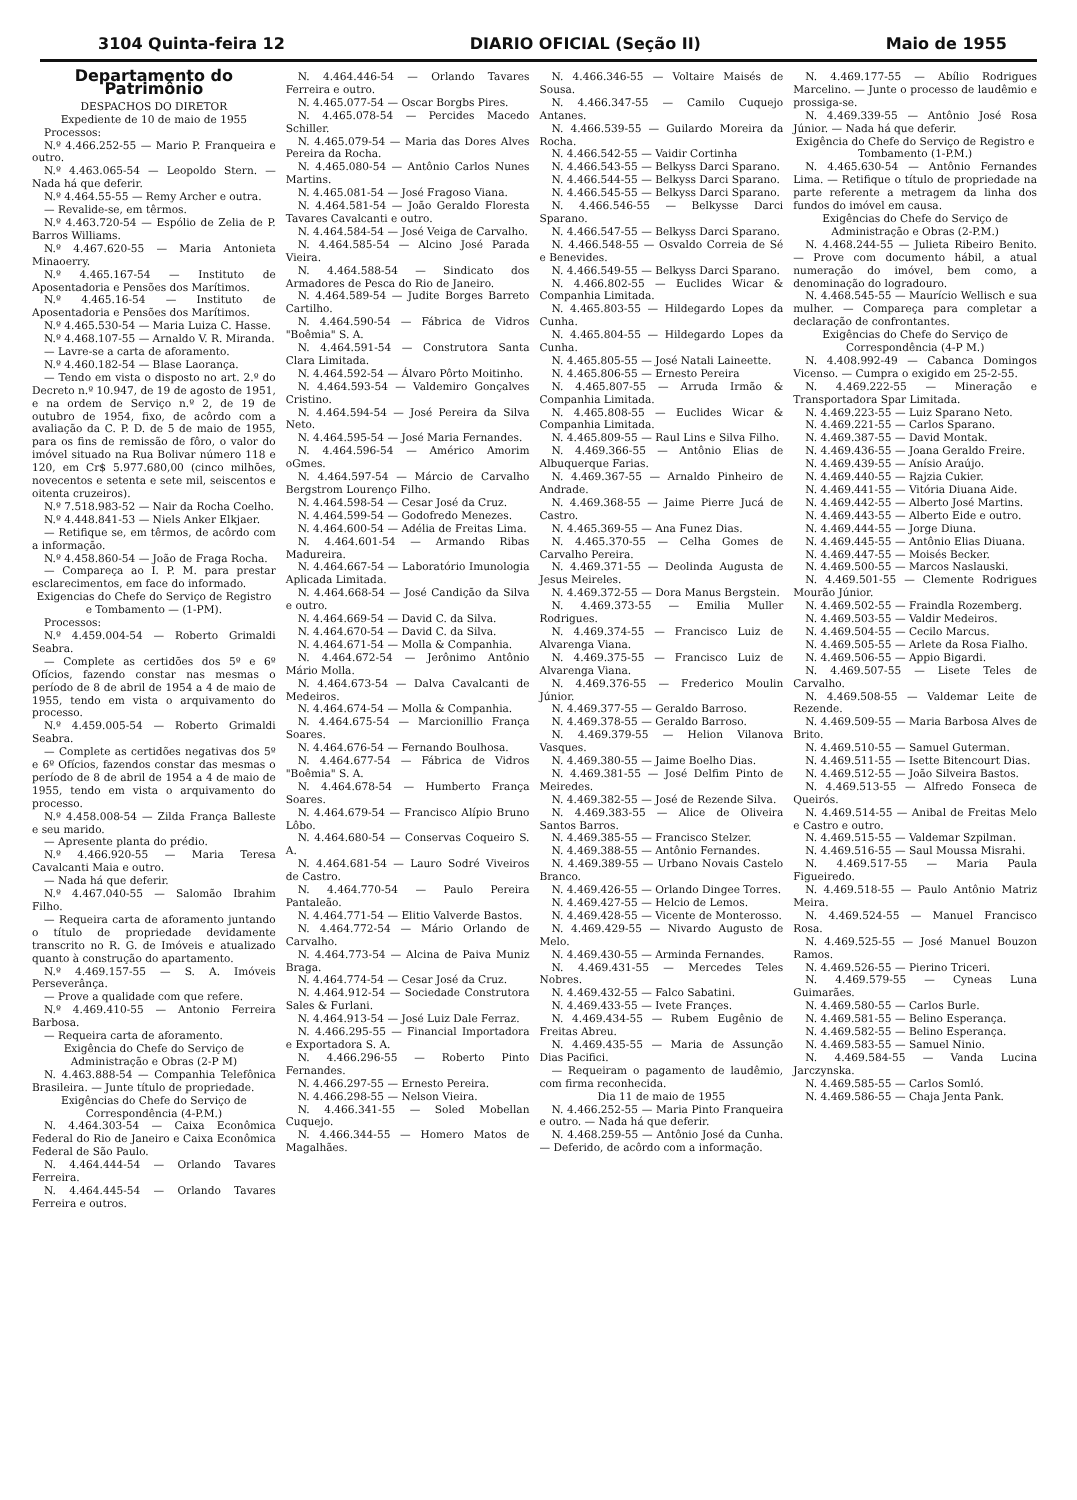3104 Quinta-feira 12 DIARIO OFICIAL (Seção II) Maio de 1955
Departamento do Patrimônio
DESPACHOS DO DIRETOR
Expediente de 10 de maio de 1955
Processos:
N.º 4.466.252-55 — Mario P. Franqueira e outro.
N.º 4.463.065-54 — Leopoldo Stern. — Nada há que deferir.
N.º 4.464.55-55 — Remy Archer e outra.
— Revalide-se, em têrmos.
N.º 4.463.720-54 — Espólio de Zelia de P. Barros Williams.
N.º 4.467.620-55 — Maria Antonieta Minaoerry.
N.º 4.465.167-54 — Instituto de Aposentadoria e Pensões dos Marítimos.
N.º 4.465.16-54 — Instituto de Aposentadoria e Pensões dos Marítimos.
N.º 4.465.530-54 — Maria Luiza C. Hasse.
N.º 4.468.107-55 — Arnaldo V. R. Miranda.
— Lavre-se a carta de aforamento.
N.º 4.460.182-54 — Blase Laorança.
— Tendo em vista o disposto no art. 2.º do Decreto n.º 10.947, de 19 de agosto de 1951, e na ordem de Serviço n.º 2, de 19 de outubro de 1954, fixo, de acôrdo com a avaliação da C. P. D. de 5 de maio de 1955, para os fins de remissão de fôro, o valor do imóvel situado na Rua Bolivar número 118 e 120, em Cr$ 5.977.680,00 (cinco milhões, novecentos e setenta e sete mil, seiscentos e oitenta cruzeiros).
N.º 7.518.983-52 — Nair da Rocha Coelho.
N.º 4.448.841-53 — Niels Anker Elkjaer.
— Retifique se, em têrmos, de acôrdo com a informação.
N.º 4.458.860-54 — João de Fraga Rocha.
— Compareça ao I. P. M. para prestar esclarecimentos, em face do informado.
Exigencias do Chefe do Serviço de Registro e Tombamento — (1-PM).
Processos:
N.º 4.459.004-54 — Roberto Grimaldi Seabra.
— Complete as certidões dos 5º e 6º Ofícios, fazendo constar nas mesmas o período de 8 de abril de 1954 a 4 de maio de 1955, tendo em vista o arquivamento do processo.
N.º 4.459.005-54 — Roberto Grimaldi Seabra.
— Complete as certidões negativas dos 5º e 6º Ofícios, fazendos constar das mesmas o período de 8 de abril de 1954 a 4 de maio de 1955, tendo em vista o arquivamento do processo.
N.º 4.458.008-54 — Zilda França Balleste e seu marido.
— Apresente planta do prédio.
N.º 4.466.920-55 — Maria Teresa Cavalcanti Maia e outro.
— Nada há que deferir.
N.º 4.467.040-55 — Salomão Ibrahim Filho.
— Requeira carta de aforamento juntando o título de propriedade devidamente transcrito no R. G. de Imóveis e atualizado quanto à construção do apartamento.
N.º 4.469.157-55 — S. A. Imóveis Perseverânça.
— Prove a qualidade com que refere.
N.º 4.469.410-55 — Antonio Ferreira Barbosa.
— Requeira carta de aforamento.
Exigência do Chefe do Serviço de Administração e Obras (2-P M)
N. 4.463.888-54 — Companhia Telefônica Brasileira. — Junte título de propriedade.
Exigências do Chefe do Serviço de Correspondência (4-P.M.)
N. 4.464.303-54 — Caixa Econômica Federal do Rio de Janeiro e Caixa Econômica Federal de São Paulo.
N. 4.464.444-54 — Orlando Tavares Ferreira.
N. 4.464.445-54 — Orlando Tavares Ferreira e outros.
N. 4.464.446-54 — Orlando Tavares Ferreira e outro.
N. 4.465.077-54 — Oscar Borgbs Pires.
N. 4.465.078-54 — Percides Macedo Schiller.
N. 4.465.079-54 — Maria das Dores Alves Pereira da Rocha.
N. 4.465.080-54 — Antônio Carlos Nunes Martins.
N. 4.465.081-54 — José Fragoso Viana.
N. 4.464.581-54 — João Geraldo Floresta Tavares Cavalcanti e outro.
N. 4.464.584-54 — José Veiga de Carvalho.
N. 4.464.585-54 — Alcino José Parada Vieira.
N. 4.464.588-54 — Sindicato dos Armadores de Pesca do Rio de Janeiro.
N. 4.464.589-54 — Judite Borges Barreto Cartilho.
N. 4.464.590-54 — Fábrica de Vidros "Boêmia" S. A.
N. 4.464.591-54 — Construtora Santa Clara Limitada.
N. 4.464.592-54 — Álvaro Pôrto Moitinho.
N. 4.464.593-54 — Valdemiro Gonçalves Cristino.
N. 4.464.594-54 — José Pereira da Silva Neto.
N. 4.464.595-54 — José Maria Fernandes.
N. 4.464.596-54 — Américo Amorim oGmes.
N. 4.464.597-54 — Márcio de Carvalho Bergstrom Lourenço Filho.
N. 4.464.598-54 — Cesar José da Cruz.
N. 4.464.599-54 — Godofredo Menezes.
N. 4.464.600-54 — Adélia de Freitas Lima.
N. 4.464.601-54 — Armando Ribas Madureira.
N. 4.464.667-54 — Laboratório Imunologia Aplicada Limitada.
N. 4.464.668-54 — José Candição da Silva e outro.
N. 4.464.669-54 — David C. da Silva.
N. 4.464.670-54 — David C. da Silva.
N. 4.464.671-54 — Molla & Companhia.
N. 4.464.672-54 — Jerônimo Antônio Mário Molla.
N. 4.464.673-54 — Dalva Cavalcanti de Medeiros.
N. 4.464.674-54 — Molla & Companhia.
N. 4.464.675-54 — Marcionillio França Soares.
N. 4.464.676-54 — Fernando Boulhosa.
N. 4.464.677-54 — Fábrica de Vidros "Boêmia" S. A.
N. 4.464.678-54 — Humberto França Soares.
N. 4.464.679-54 — Francisco Alípio Bruno Lôbo.
N. 4.464.680-54 — Conservas Coqueiro S. A.
N. 4.464.681-54 — Lauro Sodré Viveiros de Castro.
N. 4.464.770-54 — Paulo Pereira Pantaleão.
N. 4.464.771-54 — Elitio Valverde Bastos.
N. 4.464.772-54 — Mário Orlando de Carvalho.
N. 4.464.773-54 — Alcina de Paiva Muniz Braga.
N. 4.464.774-54 — Cesar José da Cruz.
N. 4.464.912-54 — Sociedade Construtora Sales & Furlani.
N. 4.464.913-54 — José Luiz Dale Ferraz.
N. 4.466.295-55 — Financial Importadora e Exportadora S. A.
N. 4.466.296-55 — Roberto Pinto Fernandes.
N. 4.466.297-55 — Ernesto Pereira.
N. 4.466.298-55 — Nelson Vieira.
N. 4.466.341-55 — Soled Mobellan Cuquejo.
N. 4.466.344-55 — Homero Matos de Magalhães.
N. 4.466.346-55 — Voltaire Maisés de Sousa.
N. 4.466.347-55 — Camilo Cuquejo Antanes.
N. 4.466.539-55 — Guilardo Moreira da Rocha.
N. 4.466.542-55 — Vaidir Cortinha
N. 4.466.543-55 — Belkyss Darci Sparano.
N. 4.466.544-55 — Belkyss Darci Sparano.
N. 4.466.545-55 — Belkyss Darci Sparano.
N. 4.466.546-55 — Belkysse Darci Sparano.
N. 4.466.547-55 — Belkyss Darci Sparano.
N. 4.466.548-55 — Osvaldo Correia de Sé e Benevides.
N. 4.466.549-55 — Belkyss Darci Sparano.
N. 4.466.802-55 — Euclides Wicar & Companhia Limitada.
N. 4.465.803-55 — Hildegardo Lopes da Cunha.
N. 4.465.804-55 — Hildegardo Lopes da Cunha.
N. 4.465.805-55 — José Natali Laineette.
N. 4.465.806-55 — Ernesto Pereira
N. 4.465.807-55 — Arruda Irmão & Companhia Limitada.
N. 4.465.808-55 — Euclides Wicar & Companhia Limitada.
N. 4.465.809-55 — Raul Lins e Silva Filho.
N. 4.469.366-55 — Antônio Elias de Albuquerque Farias.
N. 4.469.367-55 — Arnaldo Pinheiro de Andrade.
N. 4.469.368-55 — Jaime Pierre Jucá de Castro.
N. 4.465.369-55 — Ana Funez Dias.
N. 4.465.370-55 — Celha Gomes de Carvalho Pereira.
N. 4.469.371-55 — Deolinda Augusta de Jesus Meireles.
N. 4.469.372-55 — Dora Manus Bergstein.
N. 4.469.373-55 — Emilia Muller Rodrigues.
N. 4.469.374-55 — Francisco Luiz de Alvarenga Viana.
N. 4.469.375-55 — Francisco Luiz de Alvarenga Viana.
N. 4.469.376-55 — Frederico Moulin Júnior.
N. 4.469.377-55 — Geraldo Barroso.
N. 4.469.378-55 — Geraldo Barroso.
N. 4.469.379-55 — Helion Vilanova Vasques.
N. 4.469.380-55 — Jaime Boelho Dias.
N. 4.469.381-55 — José Delfim Pinto de Meiredes.
N. 4.469.382-55 — José de Rezende Silva.
N. 4.469.383-55 — Alice de Oliveira Santos Barros.
N. 4.469.385-55 — Francisco Stelzer.
N. 4.469.388-55 — Antônio Fernandes.
N. 4.469.389-55 — Urbano Novais Castelo Branco.
N. 4.469.426-55 — Orlando Dingee Torres.
N. 4.469.427-55 — Helcio de Lemos.
N. 4.469.428-55 — Vicente de Monterosso.
N. 4.469.429-55 — Nivardo Augusto de Melo.
N. 4.469.430-55 — Arminda Fernandes.
N. 4.469.431-55 — Mercedes Teles Nobres.
N. 4.469.432-55 — Falco Sabatini.
N. 4.469.433-55 — Ivete Françes.
N. 4.469.434-55 — Rubem Eugênio de Freitas Abreu.
N. 4.469.435-55 — Maria de Assunção Dias Pacifici.
— Requeiram o pagamento de laudêmio, com firma reconhecida.
Dia 11 de maio de 1955
N. 4.466.252-55 — Maria Pinto Franqueira e outro. — Nada há que deferir.
N. 4.468.259-55 — Antônio José da Cunha. — Deferido, de acôrdo com a informação.
N. 4.469.177-55 — Abílio Rodrigues Marcelino. — Junte o processo de laudêmio e prossiga-se.
N. 4.469.339-55 — Antônio José Rosa Júnior. — Nada há que deferir.
Exigência do Chefe do Serviço de Registro e Tombamento (1-P.M.)
N. 4.465.630-54 — Antônio Fernandes Lima. — Retifique o título de propriedade na parte referente a metragem da linha dos fundos do imóvel em causa.
Exigências do Chefe do Serviço de Administração e Obras (2-P.M.)
N. 4.468.244-55 — Julieta Ribeiro Benito. — Prove com documento hábil, a atual numeração do imóvel, bem como, a denominação do logradouro.
N. 4.468.545-55 — Maurício Wellisch e sua mulher. — Compareça para completar a declaração de confrontantes.
Exigências do Chefe do Serviço de Correspondência (4-P M.)
N. 4.408.992-49 — Cabanca Domingos Vicenso. — Cumpra o exigido em 25-2-55.
N. 4.469.222-55 — Mineração e Transportadora Spar Limitada.
N. 4.469.223-55 — Luiz Sparano Neto.
N. 4.469.221-55 — Carlos Sparano.
N. 4.469.387-55 — David Montak.
N. 4.469.436-55 — Joana Geraldo Freire.
N. 4.469.439-55 — Anísio Araújo.
N. 4.469.440-55 — Rajzia Cukier.
N. 4.469.441-55 — Vitória Diuana Aide.
N. 4.469.442-55 — Alberto José Martins.
N. 4.469.443-55 — Alberto Eide e outro.
N. 4.469.444-55 — Jorge Diuna.
N. 4.469.445-55 — Antônio Elias Diuana.
N. 4.469.447-55 — Moisés Becker.
N. 4.469.500-55 — Marcos Naslauski.
N. 4.469.501-55 — Clemente Rodrigues Mourão Júnior.
N. 4.469.502-55 — Fraindla Rozemberg.
N. 4.469.503-55 — Valdir Medeiros.
N. 4.469.504-55 — Cecilo Marcus.
N. 4.469.505-55 — Arlete da Rosa Fialho.
N. 4.469.506-55 — Appio Bigardi.
N. 4.469.507-55 — Lisete Teles de Carvalho.
N. 4.469.508-55 — Valdemar Leite de Rezende.
N. 4.469.509-55 — Maria Barbosa Alves de Brito.
N. 4.469.510-55 — Samuel Guterman.
N. 4.469.511-55 — Isette Bitencourt Dias.
N. 4.469.512-55 — João Silveira Bastos.
N. 4.469.513-55 — Alfredo Fonseca de Queirós.
N. 4.469.514-55 — Anibal de Freitas Melo e Castro e outro.
N. 4.469.515-55 — Valdemar Szpilman.
N. 4.469.516-55 — Saul Moussa Misrahi.
N. 4.469.517-55 — Maria Paula Figueiredo.
N. 4.469.518-55 — Paulo Antônio Matriz Meira.
N. 4.469.524-55 — Manuel Francisco Rosa.
N. 4.469.525-55 — José Manuel Bouzon Ramos.
N. 4.469.526-55 — Pierino Triceri.
N. 4.469.579-55 — Cyneas Luna Guimarães.
N. 4.469.580-55 — Carlos Burle.
N. 4.469.581-55 — Belino Esperança.
N. 4.469.582-55 — Belino Esperança.
N. 4.469.583-55 — Samuel Ninio.
N. 4.469.584-55 — Vanda Lucina Jarczynska.
N. 4.469.585-55 — Carlos Somló.
N. 4.469.586-55 — Chaja Jenta Pank.